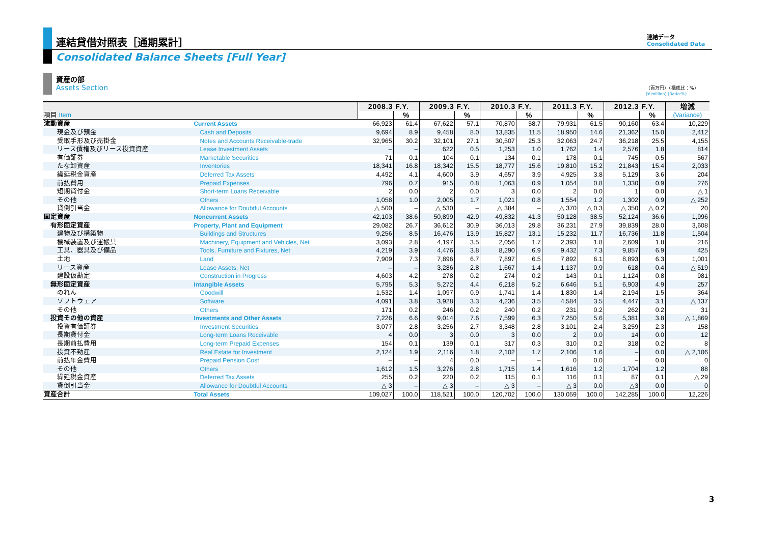連結貸借対照表［通期累計］
連結データ
Consolidated Data
Consolidated Balance Sheets [Full Year]
資産の部
Assets Section
（百万円）（構成比：%）
(¥ million) (Ratio:%)
| | | 2008.3 F.Y. | | 2009.3 F.Y. | | 2010.3 F.Y. | | 2011.3 F.Y. | | 2012.3 F.Y. | | 増減 |
| --- | --- | --- | --- | --- | --- | --- | --- | --- | --- | --- | --- | --- |
| 項目 Item | | | % | | % | | % | | % | | % | (Variance) |
| 流動資産 | Current Assets | 66,923 | 61.4 | 67,622 | 57.1 | 70,870 | 58.7 | 79,931 | 61.5 | 90,160 | 63.4 | 10,229 |
| 現金及び預金 | Cash and Deposits | 9,694 | 8.9 | 9,458 | 8.0 | 13,835 | 11.5 | 18,950 | 14.6 | 21,362 | 15.0 | 2,412 |
| 受取手形及び売掛金 | Notes and Accounts Receivable-trade | 32,965 | 30.2 | 32,101 | 27.1 | 30,507 | 25.3 | 32,063 | 24.7 | 36,218 | 25.5 | 4,155 |
| リース債権及びリース投資資産 | Lease Investment Assets | – | – | 622 | 0.5 | 1,253 | 1.0 | 1,762 | 1.4 | 2,576 | 1.8 | 814 |
| 有価証券 | Marketable Securities | 71 | 0.1 | 104 | 0.1 | 134 | 0.1 | 178 | 0.1 | 745 | 0.5 | 567 |
| たな卸資産 | Inventories | 18,341 | 16.8 | 18,342 | 15.5 | 18,777 | 15.6 | 19,810 | 15.2 | 21,843 | 15.4 | 2,033 |
| 繰延税金資産 | Deferred Tax Assets | 4,492 | 4.1 | 4,600 | 3.9 | 4,657 | 3.9 | 4,925 | 3.8 | 5,129 | 3.6 | 204 |
| 前払費用 | Prepaid Expenses | 796 | 0.7 | 915 | 0.8 | 1,063 | 0.9 | 1,054 | 0.8 | 1,330 | 0.9 | 276 |
| 短期貸付金 | Short-term Loans Receivable | 2 | 0.0 | 2 | 0.0 | 3 | 0.0 | 2 | 0.0 | 1 | 0.0 | △ 1 |
| その他 | Others | 1,058 | 1.0 | 2,005 | 1.7 | 1,021 | 0.8 | 1,554 | 1.2 | 1,302 | 0.9 | △ 252 |
| 貸倒引当金 | Allowance for Doubtful Accounts | △ 500 | – | △ 530 | – | △ 384 | – | △ 370 | △ 0.3 | △ 350 | △ 0.2 | 20 |
| 固定資産 | Noncurrent Assets | 42,103 | 38.6 | 50,899 | 42.9 | 49,832 | 41.3 | 50,128 | 38.5 | 52,124 | 36.6 | 1,996 |
| 有形固定資産 | Property, Plant and Equipment | 29,082 | 26.7 | 36,612 | 30.9 | 36,013 | 29.8 | 36,231 | 27.9 | 39,839 | 28.0 | 3,608 |
| 建物及び構築物 | Buildings and Structures | 9,256 | 8.5 | 16,476 | 13.9 | 15,827 | 13.1 | 15,232 | 11.7 | 16,736 | 11.8 | 1,504 |
| 機械装置及び運搬具 | Machinery, Equipment and Vehicles, Net | 3,093 | 2.8 | 4,197 | 3.5 | 2,056 | 1.7 | 2,393 | 1.8 | 2,609 | 1.8 | 216 |
| 工具、器具及び備品 | Tools, Furniture and Fixtures, Net | 4,219 | 3.9 | 4,476 | 3.8 | 8,290 | 6.9 | 9,432 | 7.3 | 9,857 | 6.9 | 425 |
| 土地 | Land | 7,909 | 7.3 | 7,896 | 6.7 | 7,897 | 6.5 | 7,892 | 6.1 | 8,893 | 6.3 | 1,001 |
| リース資産 | Lease Assets, Net | – | – | 3,286 | 2.8 | 1,667 | 1.4 | 1,137 | 0.9 | 618 | 0.4 | △ 519 |
| 建設仮勘定 | Construction in Progress | 4,603 | 4.2 | 278 | 0.2 | 274 | 0.2 | 143 | 0.1 | 1,124 | 0.8 | 981 |
| 無形固定資産 | Intangible Assets | 5,795 | 5.3 | 5,272 | 4.4 | 6,218 | 5.2 | 6,646 | 5.1 | 6,903 | 4.9 | 257 |
| のれん | Goodwill | 1,532 | 1.4 | 1,097 | 0.9 | 1,741 | 1.4 | 1,830 | 1.4 | 2,194 | 1.5 | 364 |
| ソフトウェア | Software | 4,091 | 3.8 | 3,928 | 3.3 | 4,236 | 3.5 | 4,584 | 3.5 | 4,447 | 3.1 | △ 137 |
| その他 | Others | 171 | 0.2 | 246 | 0.2 | 240 | 0.2 | 231 | 0.2 | 262 | 0.2 | 31 |
| 投資その他の資産 | Investments and Other Assets | 7,226 | 6.6 | 9,014 | 7.6 | 7,599 | 6.3 | 7,250 | 5.6 | 5,381 | 3.8 | △ 1,869 |
| 投資有価証券 | Investment Securities | 3,077 | 2.8 | 3,256 | 2.7 | 3,348 | 2.8 | 3,101 | 2.4 | 3,259 | 2.3 | 158 |
| 長期貸付金 | Long-term Loans Receivable | 4 | 0.0 | 3 | 0.0 | 3 | 0.0 | 2 | 0.0 | 14 | 0.0 | 12 |
| 長期前払費用 | Long-term Prepaid Expenses | 154 | 0.1 | 139 | 0.1 | 317 | 0.3 | 310 | 0.2 | 318 | 0.2 | 8 |
| 投資不動産 | Real Estate for Investment | 2,124 | 1.9 | 2,116 | 1.8 | 2,102 | 1.7 | 2,106 | 1.6 | – | 0.0 | △ 2,106 |
| 前払年金費用 | Prepaid Pension Cost | – | – | 4 | 0.0 | – | – | 0 | 0.0 | – | 0.0 | 0 |
| その他 | Others | 1,612 | 1.5 | 3,276 | 2.8 | 1,715 | 1.4 | 1,616 | 1.2 | 1,704 | 1.2 | 88 |
| 繰延税金資産 | Deferred Tax Assets | 255 | 0.2 | 220 | 0.2 | 115 | 0.1 | 116 | 0.1 | 87 | 0.1 | △ 29 |
| 貸倒引当金 | Allowance for Doubtful Accounts | △ 3 | – | △ 3 | – | △ 3 | – | △ 3 | 0.0 | △3 | 0.0 | 0 |
| 資産合計 | Total Assets | 109,027 | 100.0 | 118,521 | 100.0 | 120,702 | 100.0 | 130,059 | 100.0 | 142,285 | 100.0 | 12,226 |
3